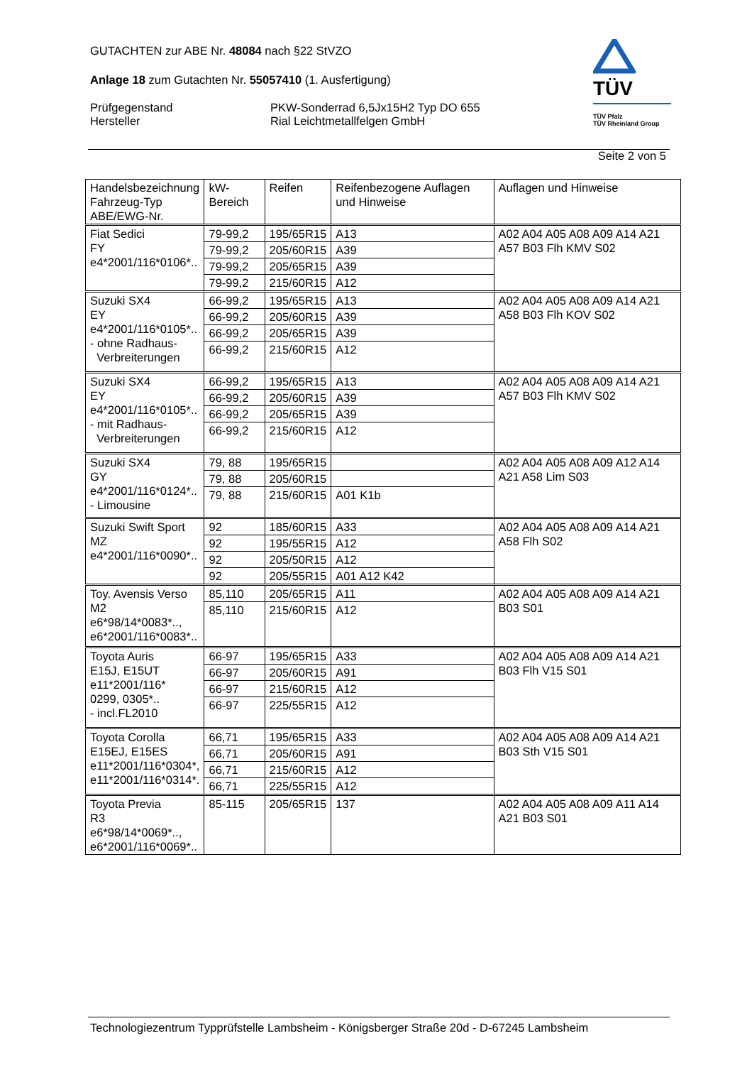GUTACHTEN zur ABE Nr. 48084 nach §22 StVZO
Anlage 18 zum Gutachten Nr. 55057410 (1. Ausfertigung)
Prüfgegenstand
Hersteller
PKW-Sonderrad 6,5Jx15H2 Typ DO 655
Rial Leichtmetallfelgen GmbH
TÜV
TÜV Pfalz
TÜV Rheinland Group
Seite 2 von 5
| Handelsbezeichnung Fahrzeug-Typ ABE/EWG-Nr. | kW-Bereich | Reifen | Reifenbezogene Auflagen und Hinweise | Auflagen und Hinweise |
| --- | --- | --- | --- | --- |
| Fiat Sedici FY e4*2001/116*0106*.. | 79-99,2 | 195/65R15 | A13 | A02 A04 A05 A08 A09 A14 A21 A57 B03 Flh KMV S02 |
| | 79-99,2 | 205/60R15 | A39 | |
| | 79-99,2 | 205/65R15 | A39 | |
| | 79-99,2 | 215/60R15 | A12 | |
| Suzuki SX4 EY e4*2001/116*0105*.. - ohne Radhaus- Verbreiterungen | 66-99,2 | 195/65R15 | A13 | A02 A04 A05 A08 A09 A14 A21 A58 B03 Flh KOV S02 |
| | 66-99,2 | 205/60R15 | A39 | |
| | 66-99,2 | 205/65R15 | A39 | |
| | 66-99,2 | 215/60R15 | A12 | |
| Suzuki SX4 EY e4*2001/116*0105*.. - mit Radhaus- Verbreiterungen | 66-99,2 | 195/65R15 | A13 | A02 A04 A05 A08 A09 A14 A21 A57 B03 Flh KMV S02 |
| | 66-99,2 | 205/60R15 | A39 | |
| | 66-99,2 | 205/65R15 | A39 | |
| | 66-99,2 | 215/60R15 | A12 | |
| Suzuki SX4 GY e4*2001/116*0124*.. - Limousine | 79, 88 | 195/65R15 | | A02 A04 A05 A08 A09 A12 A14 A21 A58 Lim S03 |
| | 79, 88 | 205/60R15 | | |
| | 79, 88 | 215/60R15 | A01 K1b | |
| Suzuki Swift Sport MZ e4*2001/116*0090*.. | 92 | 185/60R15 | A33 | A02 A04 A05 A08 A09 A14 A21 A58 Flh S02 |
| | 92 | 195/55R15 | A12 | |
| | 92 | 205/50R15 | A12 | |
| | 92 | 205/55R15 | A01 A12 K42 | |
| Toy. Avensis Verso M2 e6*98/14*0083*.., e6*2001/116*0083*.. | 85,110 | 205/65R15 | A11 | A02 A04 A05 A08 A09 A14 A21 B03 S01 |
| | 85,110 | 215/60R15 | A12 | |
| Toyota Auris E15J, E15UT e11*2001/116* 0299, 0305*.. - incl.FL2010 | 66-97 | 195/65R15 | A33 | A02 A04 A05 A08 A09 A14 A21 B03 Flh V15 S01 |
| | 66-97 | 205/60R15 | A91 | |
| | 66-97 | 215/60R15 | A12 | |
| | 66-97 | 225/55R15 | A12 | |
| Toyota Corolla E15EJ, E15ES e11*2001/116*0304*, e11*2001/116*0314*. | 66,71 | 195/65R15 | A33 | A02 A04 A05 A08 A09 A14 A21 B03 Sth V15 S01 |
| | 66,71 | 205/60R15 | A91 | |
| | 66,71 | 215/60R15 | A12 | |
| | 66,71 | 225/55R15 | A12 | |
| Toyota Previa R3 e6*98/14*0069*.., e6*2001/116*0069*.. | 85-115 | 205/65R15 | 137 | A02 A04 A05 A08 A09 A11 A14 A21 B03 S01 |
Technologiezentrum Typprüfstelle Lambsheim - Königsberger Straße 20d - D-67245 Lambsheim